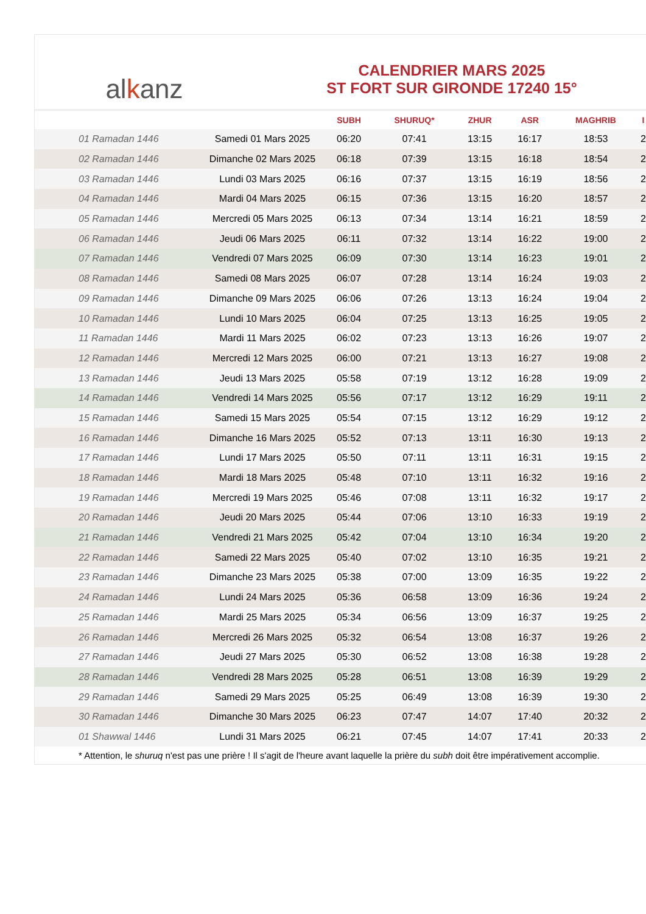alkanz
CALENDRIER MARS 2025
ST FORT SUR GIRONDE 17240 15°
| | | SUBH | SHURUQ* | ZHUR | ASR | MAGHRIB | I |
| --- | --- | --- | --- | --- | --- | --- | --- |
| 01 Ramadan 1446 | Samedi 01 Mars 2025 | 06:20 | 07:41 | 13:15 | 16:17 | 18:53 | 2 |
| 02 Ramadan 1446 | Dimanche 02 Mars 2025 | 06:18 | 07:39 | 13:15 | 16:18 | 18:54 | 2 |
| 03 Ramadan 1446 | Lundi 03 Mars 2025 | 06:16 | 07:37 | 13:15 | 16:19 | 18:56 | 2 |
| 04 Ramadan 1446 | Mardi 04 Mars 2025 | 06:15 | 07:36 | 13:15 | 16:20 | 18:57 | 2 |
| 05 Ramadan 1446 | Mercredi 05 Mars 2025 | 06:13 | 07:34 | 13:14 | 16:21 | 18:59 | 2 |
| 06 Ramadan 1446 | Jeudi 06 Mars 2025 | 06:11 | 07:32 | 13:14 | 16:22 | 19:00 | 2 |
| 07 Ramadan 1446 | Vendredi 07 Mars 2025 | 06:09 | 07:30 | 13:14 | 16:23 | 19:01 | 2 |
| 08 Ramadan 1446 | Samedi 08 Mars 2025 | 06:07 | 07:28 | 13:14 | 16:24 | 19:03 | 2 |
| 09 Ramadan 1446 | Dimanche 09 Mars 2025 | 06:06 | 07:26 | 13:13 | 16:24 | 19:04 | 2 |
| 10 Ramadan 1446 | Lundi 10 Mars 2025 | 06:04 | 07:25 | 13:13 | 16:25 | 19:05 | 2 |
| 11 Ramadan 1446 | Mardi 11 Mars 2025 | 06:02 | 07:23 | 13:13 | 16:26 | 19:07 | 2 |
| 12 Ramadan 1446 | Mercredi 12 Mars 2025 | 06:00 | 07:21 | 13:13 | 16:27 | 19:08 | 2 |
| 13 Ramadan 1446 | Jeudi 13 Mars 2025 | 05:58 | 07:19 | 13:12 | 16:28 | 19:09 | 2 |
| 14 Ramadan 1446 | Vendredi 14 Mars 2025 | 05:56 | 07:17 | 13:12 | 16:29 | 19:11 | 2 |
| 15 Ramadan 1446 | Samedi 15 Mars 2025 | 05:54 | 07:15 | 13:12 | 16:29 | 19:12 | 2 |
| 16 Ramadan 1446 | Dimanche 16 Mars 2025 | 05:52 | 07:13 | 13:11 | 16:30 | 19:13 | 2 |
| 17 Ramadan 1446 | Lundi 17 Mars 2025 | 05:50 | 07:11 | 13:11 | 16:31 | 19:15 | 2 |
| 18 Ramadan 1446 | Mardi 18 Mars 2025 | 05:48 | 07:10 | 13:11 | 16:32 | 19:16 | 2 |
| 19 Ramadan 1446 | Mercredi 19 Mars 2025 | 05:46 | 07:08 | 13:11 | 16:32 | 19:17 | 2 |
| 20 Ramadan 1446 | Jeudi 20 Mars 2025 | 05:44 | 07:06 | 13:10 | 16:33 | 19:19 | 2 |
| 21 Ramadan 1446 | Vendredi 21 Mars 2025 | 05:42 | 07:04 | 13:10 | 16:34 | 19:20 | 2 |
| 22 Ramadan 1446 | Samedi 22 Mars 2025 | 05:40 | 07:02 | 13:10 | 16:35 | 19:21 | 2 |
| 23 Ramadan 1446 | Dimanche 23 Mars 2025 | 05:38 | 07:00 | 13:09 | 16:35 | 19:22 | 2 |
| 24 Ramadan 1446 | Lundi 24 Mars 2025 | 05:36 | 06:58 | 13:09 | 16:36 | 19:24 | 2 |
| 25 Ramadan 1446 | Mardi 25 Mars 2025 | 05:34 | 06:56 | 13:09 | 16:37 | 19:25 | 2 |
| 26 Ramadan 1446 | Mercredi 26 Mars 2025 | 05:32 | 06:54 | 13:08 | 16:37 | 19:26 | 2 |
| 27 Ramadan 1446 | Jeudi 27 Mars 2025 | 05:30 | 06:52 | 13:08 | 16:38 | 19:28 | 2 |
| 28 Ramadan 1446 | Vendredi 28 Mars 2025 | 05:28 | 06:51 | 13:08 | 16:39 | 19:29 | 2 |
| 29 Ramadan 1446 | Samedi 29 Mars 2025 | 05:25 | 06:49 | 13:08 | 16:39 | 19:30 | 2 |
| 30 Ramadan 1446 | Dimanche 30 Mars 2025 | 06:23 | 07:47 | 14:07 | 17:40 | 20:32 | 2 |
| 01 Shawwal 1446 | Lundi 31 Mars 2025 | 06:21 | 07:45 | 14:07 | 17:41 | 20:33 | 2 |
* Attention, le shuruq n'est pas une prière ! Il s'agit de l'heure avant laquelle la prière du subh doit être impérativement accomplie.